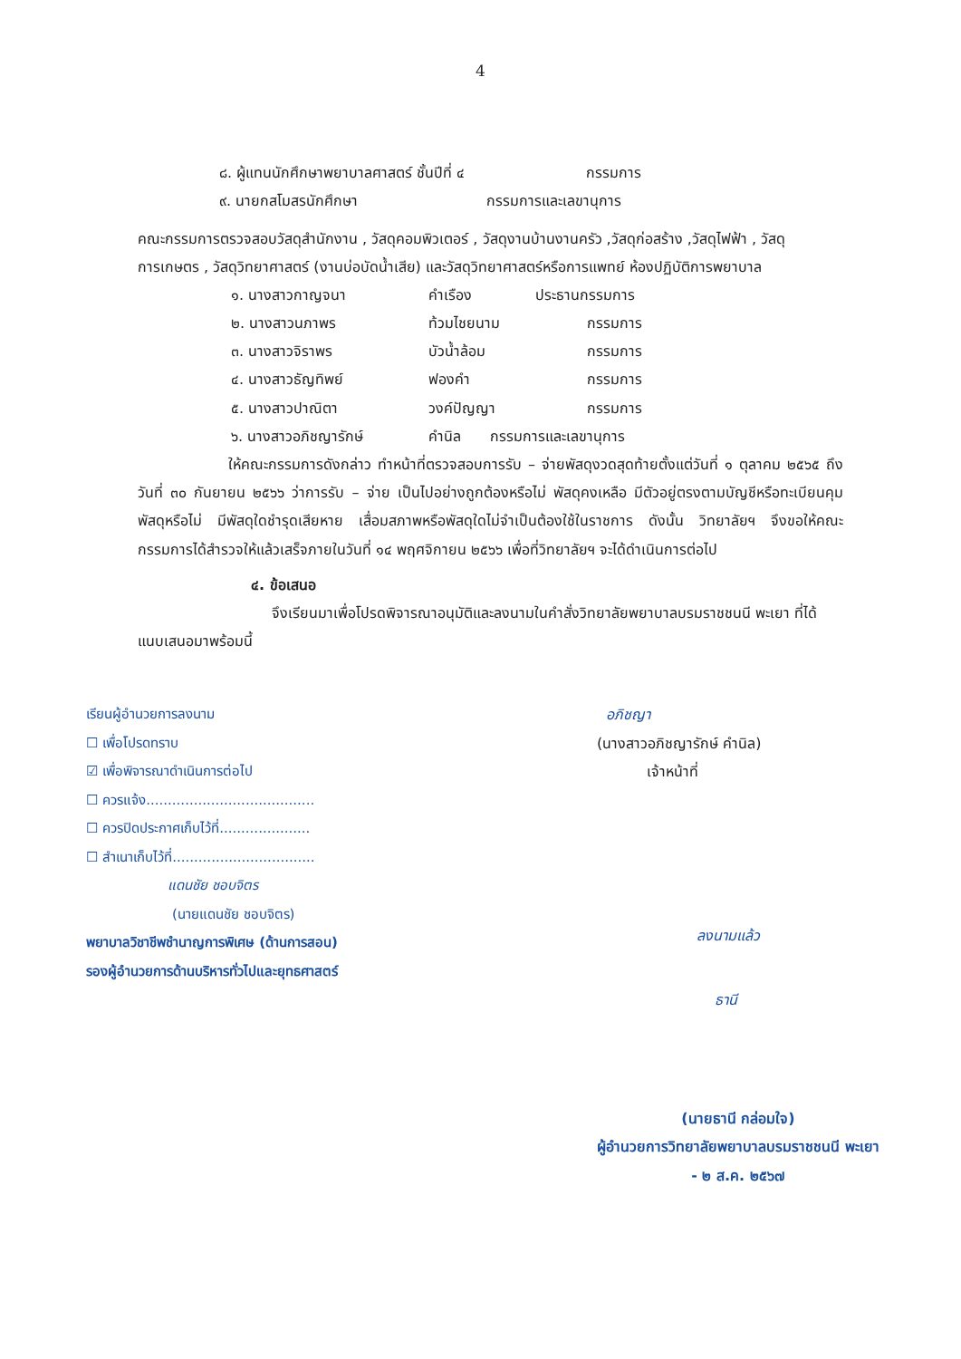4
๘. ผู้แทนนักศึกษาพยาบาลศาสตร์ ชั้นปีที่ ๔ กรรมการ
๙. นายกสโมสรนักศึกษา กรรมการและเลขานุการ
คณะกรรมการตรวจสอบวัสดุสำนักงาน , วัสดุคอมพิวเตอร์ , วัสดุงานบ้านงานครัว ,วัสดุก่อสร้าง ,วัสดุไฟฟ้า , วัสดุการเกษตร , วัสดุวิทยาศาสตร์ (งานบ่อบัดน้ำเสีย) และวัสดุวิทยาศาสตร์หรือการแพทย์ ห้องปฏิบัติการพยาบาล
๑. นางสาวกาญจนา คำเรือง ประธานกรรมการ
๒. นางสาวนภาพร ท้วมไชยนาม กรรมการ
๓. นางสาวจิราพร บัวน้ำล้อม กรรมการ
๔. นางสาวธัญทิพย์ ฟองคำ กรรมการ
๕. นางสาวปาณิตา วงค์ปัญญา กรรมการ
๖. นางสาวอภิชญารักษ์ คำนิล กรรมการและเลขานุการ
ให้คณะกรรมการดังกล่าว ทำหน้าที่ตรวจสอบการรับ – จ่ายพัสดุงวดสุดท้ายตั้งแต่วันที่ ๑ ตุลาคม ๒๕๖๕ ถึงวันที่ ๓๐ กันยายน ๒๕๖๖ ว่าการรับ – จ่าย เป็นไปอย่างถูกต้องหรือไม่ พัสดุคงเหลือ มีตัวอยู่ตรงตามบัญชีหรือทะเบียนคุมพัสดุหรือไม่ มีพัสดุใดชำรุดเสียหาย เสื่อมสภาพหรือพัสดุใดไม่จำเป็นต้องใช้ในราชการ ดังนั้น วิทยาลัยฯ จึงขอให้คณะกรรมการได้สำรวจให้แล้วเสร็จภายในวันที่ ๑๔ พฤศจิกายน ๒๕๖๖ เพื่อที่วิทยาลัยฯ จะได้ดำเนินการต่อไป
๔. ข้อเสนอ
จึงเรียนมาเพื่อโปรดพิจารณาอนุมัติและลงนามในคำสั่งวิทยาลัยพยาบาลบรมราชชนนี พะเยา ที่ได้แนบเสนอมาพร้อมนี้
เรียนผู้อำนวยการลงนาม
☐ เพื่อโปรดทราบ
☑ เพื่อพิจารณาดำเนินการต่อไป
☐ ควรแจ้ง.......................................
☐ ควรปิดประกาศเก็บไว้ที่.....................
☐ สำเนาเก็บไว้ที่.................................
แดนชัย ชอบจิตร
(นายแดนชัย ชอบจิตร)
พยาบาลวิชาชีพชำนาญการพิเศษ (ด้านการสอน)
รองผู้อำนวยการด้านบริหารทั่วไปและยุทธศาสตร์
อภิชญา
(นางสาวอภิชญารักษ์ คำนิล)
เจ้าหน้าที่
ลงนามแล้ว
ธานี
(นายธานี กล่อมใจ)
ผู้อำนวยการวิทยาลัยพยาบาลบรมราชชนนี พะเยา
- ๒ ส.ค. ๒๕๖๗